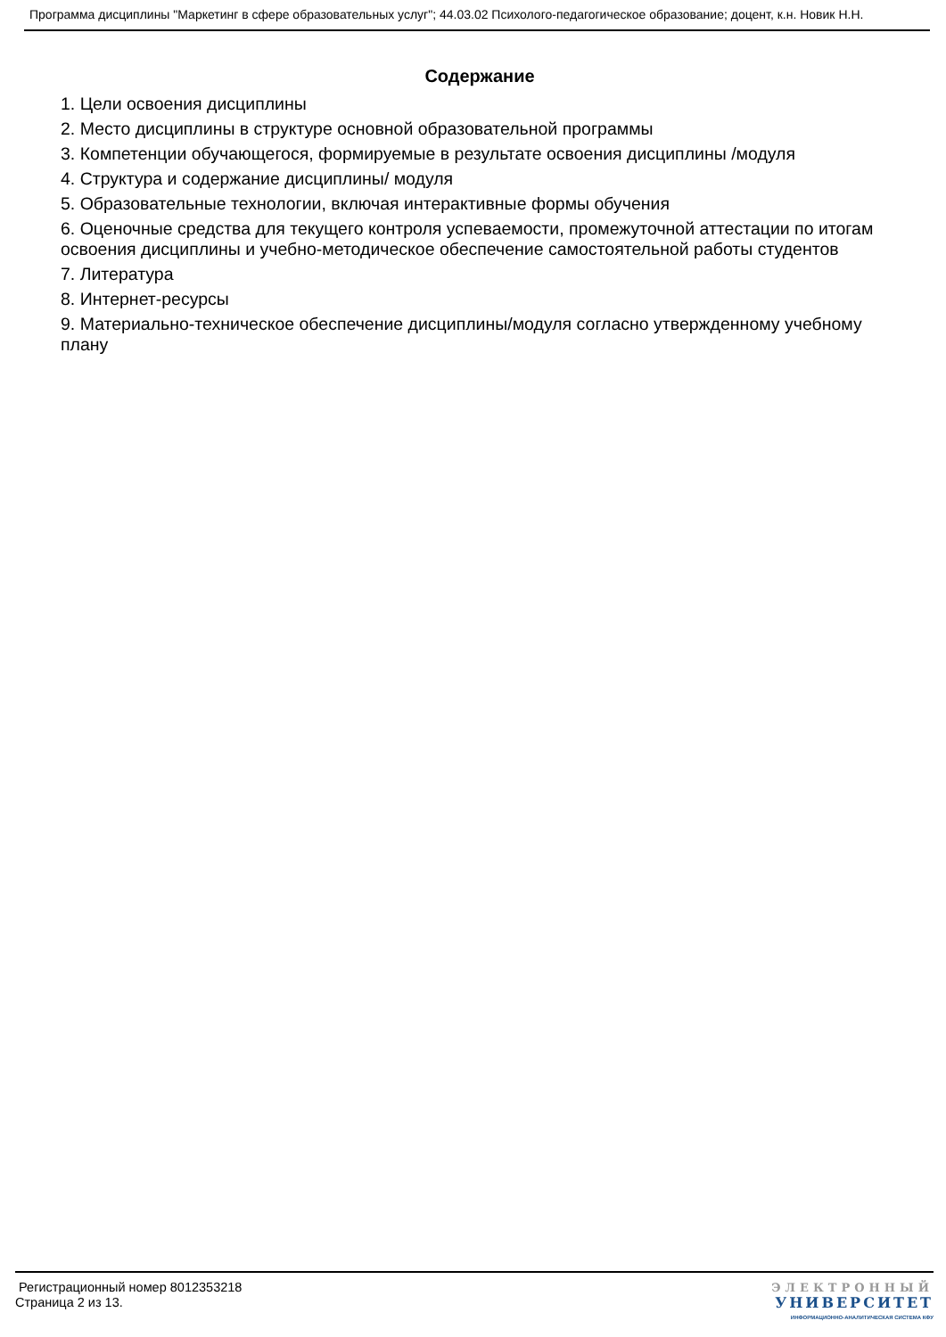Программа дисциплины "Маркетинг в сфере образовательных услуг"; 44.03.02 Психолого-педагогическое образование; доцент, к.н. Новик Н.Н.
Содержание
1. Цели освоения дисциплины
2. Место дисциплины в структуре основной образовательной программы
3. Компетенции обучающегося, формируемые в результате освоения дисциплины /модуля
4. Структура и содержание дисциплины/ модуля
5. Образовательные технологии, включая интерактивные формы обучения
6. Оценочные средства для текущего контроля успеваемости, промежуточной аттестации по итогам освоения дисциплины и учебно-методическое обеспечение самостоятельной работы студентов
7. Литература
8. Интернет-ресурсы
9. Материально-техническое обеспечение дисциплины/модуля согласно утвержденному учебному плану
Регистрационный номер 8012353218
Страница 2 из 13.
ЭЛЕКТРОННЫЙ
УНИВЕРСИТЕТ
ИНФОРМАЦИОННО-АНАЛИТИЧЕСКАЯ СИСТЕМА КФУ